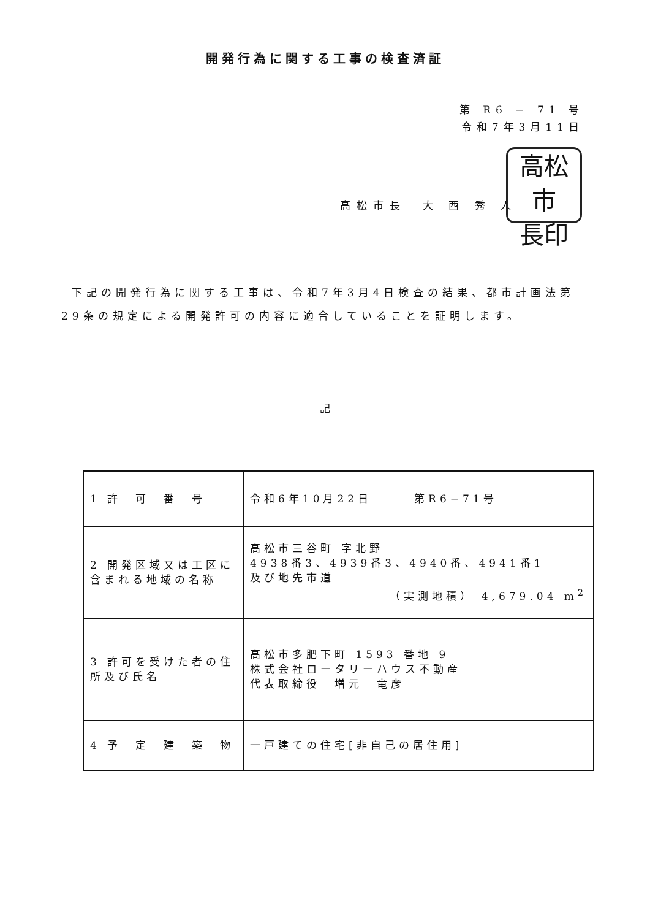開発行為に関する工事の検査済証
第 R6 − 71 号
令和7年3月11日
高松市長　大 西 秀 人
高松市
長印
下記の開発行為に関する工事は、令和7年3月4日検査の結果、都市計画法第29条の規定による開発許可の内容に適合していることを証明します。
記
| 1 許 可 番 号 | 令和6年10月22日 第R6−71号 |
| 2 開発区域又は工区に含まれる地域の名称 | 高松市三谷町 字北野 4938番3、4939番3、4940番、4941番1 及び地先市道 （実測地積） 4,679.04 m<sup>2</sup> |
| 3 許可を受けた者の住所及び氏名 | 高松市多肥下町 1593 番地 9 株式会社ロータリーハウス不動産 代表取締役 増元 竜彦 |
| 4 予 定 建 築 物 | 一戸建ての住宅[非自己の居住用] |